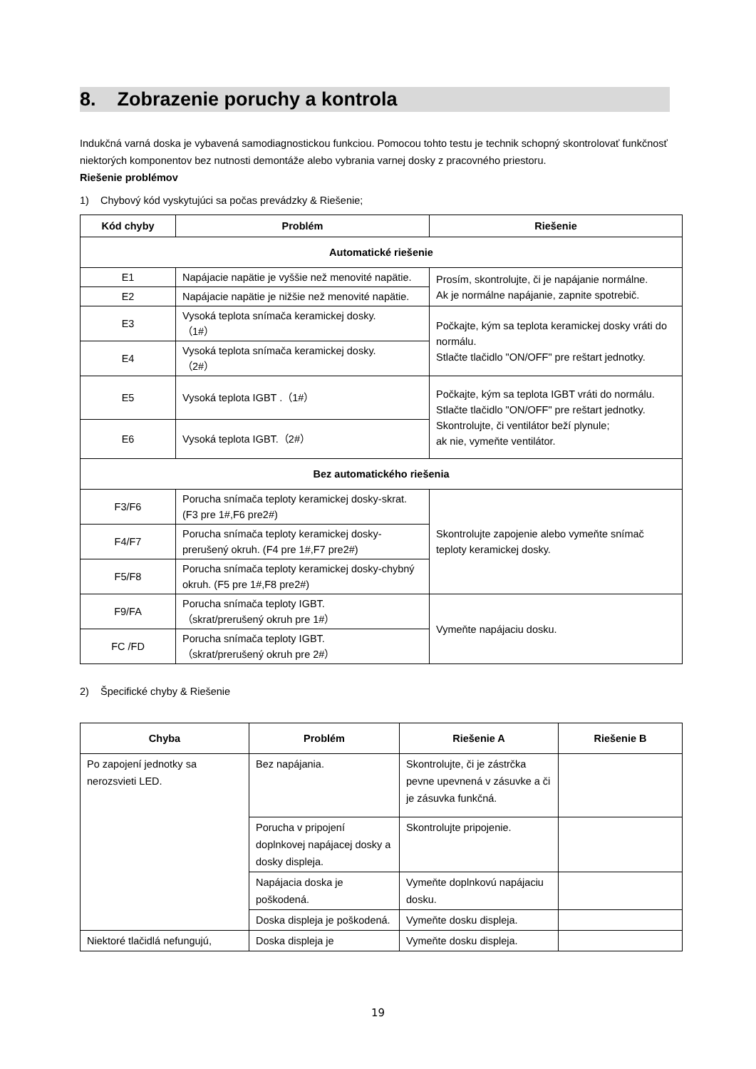8. Zobrazenie poruchy a kontrola
Indukčná varná doska je vybavená samodiagnostickou funkciou. Pomocou tohto testu je technik schopný skontrolovať funkčnosť niektorých komponentov bez nutnosti demontáže alebo vybrania varnej dosky z pracovného priestoru.
Riešenie problémov
1) Chybový kód vyskytujúci sa počas prevádzky & Riešenie;
| Kód chyby | Problém | Riešenie |
| --- | --- | --- |
| Automatické riešenie | | |
| E1 | Napájacie napätie je vyššie než menovité napätie. | Prosím, skontrolujte, či je napájanie normálne. Ak je normálne napájanie, zapnite spotrebič. |
| E2 | Napájacie napätie je nižšie než menovité napätie. | |
| E3 | Vysoká teplota snímača keramickej dosky. （1#） | Počkajte, kým sa teplota keramickej dosky vráti do normálu. Stlačte tlačidlo "ON/OFF" pre reštart jednotky. |
| E4 | Vysoká teplota snímača keramickej dosky. （2#） | |
| E5 | Vysoká teplota IGBT .（1#） | Počkajte, kým sa teplota IGBT vráti do normálu. Stlačte tlačidlo "ON/OFF" pre reštart jednotky. Skontrolujte, či ventilátor beží plynule; ak nie, vymeňte ventilátor. |
| E6 | Vysoká teplota IGBT.（2#） | |
| Bez automatického riešenia | | |
| F3/F6 | Porucha snímača teploty keramickej dosky-skrat. (F3 pre 1#,F6 pre2#) | Skontrolujte zapojenie alebo vymeňte snímač teploty keramickej dosky. |
| F4/F7 | Porucha snímača teploty keramickej dosky-prerušený okruh. (F4 pre 1#,F7 pre2#) | |
| F5/F8 | Porucha snímača teploty keramickej dosky-chybný okruh. (F5 pre 1#,F8 pre2#) | |
| F9/FA | Porucha snímača teploty IGBT. （skrat/prerušený okruh pre 1#） | Vymeňte napájaciu dosku. |
| FC /FD | Porucha snímača teploty IGBT. （skrat/prerušený okruh pre 2#） | |
2) Špecifické chyby & Riešenie
| Chyba | Problém | Riešenie A | Riešenie B |
| --- | --- | --- | --- |
| Po zapojení jednotky sa nerozsvieti LED. | Bez napájania. | Skontrolujte, či je zástrčka pevne upevnená v zásuvke a či je zásuvka funkčná. | |
| | Porucha v pripojení doplnkovej napájacej dosky a dosky displeja. | Skontrolujte pripojenie. | |
| | Napájacia doska je poškodená. | Vymeňte doplnkovú napájaciu dosku. | |
| | Doska displeja je poškodená. | Vymeňte dosku displeja. | |
| Niektoré tlačidlá nefungujú, | Doska displeja je | Vymeňte dosku displeja. | |
19